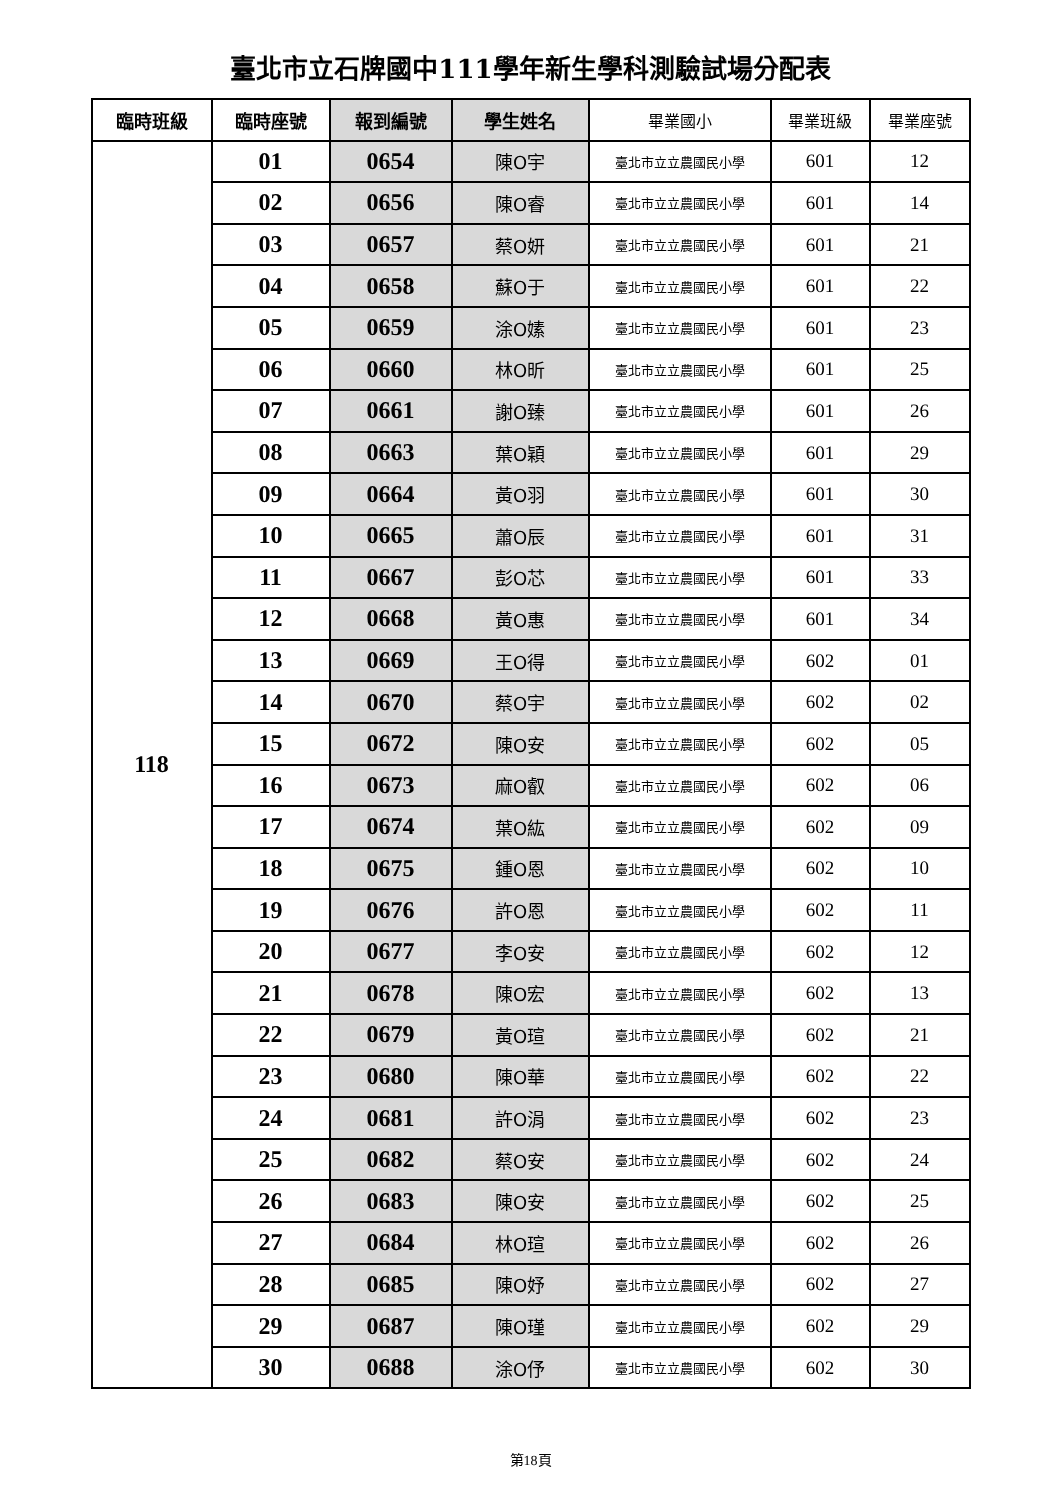臺北市立石牌國中111學年新生學科測驗試場分配表
| 臨時班級 | 臨時座號 | 報到編號 | 學生姓名 | 畢業國小 | 畢業班級 | 畢業座號 |
| --- | --- | --- | --- | --- | --- | --- |
| 118 | 01 | 0654 | 陳O宇 | 臺北市立立農國民小學 | 601 | 12 |
| | 02 | 0656 | 陳O睿 | 臺北市立立農國民小學 | 601 | 14 |
| | 03 | 0657 | 蔡O妍 | 臺北市立立農國民小學 | 601 | 21 |
| | 04 | 0658 | 蘇O于 | 臺北市立立農國民小學 | 601 | 22 |
| | 05 | 0659 | 涂O嫊 | 臺北市立立農國民小學 | 601 | 23 |
| | 06 | 0660 | 林O昕 | 臺北市立立農國民小學 | 601 | 25 |
| | 07 | 0661 | 謝O臻 | 臺北市立立農國民小學 | 601 | 26 |
| | 08 | 0663 | 葉O穎 | 臺北市立立農國民小學 | 601 | 29 |
| | 09 | 0664 | 黃O羽 | 臺北市立立農國民小學 | 601 | 30 |
| | 10 | 0665 | 蕭O辰 | 臺北市立立農國民小學 | 601 | 31 |
| | 11 | 0667 | 彭O芯 | 臺北市立立農國民小學 | 601 | 33 |
| | 12 | 0668 | 黃O惠 | 臺北市立立農國民小學 | 601 | 34 |
| | 13 | 0669 | 王O得 | 臺北市立立農國民小學 | 602 | 01 |
| | 14 | 0670 | 蔡O宇 | 臺北市立立農國民小學 | 602 | 02 |
| | 15 | 0672 | 陳O安 | 臺北市立立農國民小學 | 602 | 05 |
| | 16 | 0673 | 麻O叡 | 臺北市立立農國民小學 | 602 | 06 |
| | 17 | 0674 | 葉O紘 | 臺北市立立農國民小學 | 602 | 09 |
| | 18 | 0675 | 鍾O恩 | 臺北市立立農國民小學 | 602 | 10 |
| | 19 | 0676 | 許O恩 | 臺北市立立農國民小學 | 602 | 11 |
| | 20 | 0677 | 李O安 | 臺北市立立農國民小學 | 602 | 12 |
| | 21 | 0678 | 陳O宏 | 臺北市立立農國民小學 | 602 | 13 |
| | 22 | 0679 | 黃O瑄 | 臺北市立立農國民小學 | 602 | 21 |
| | 23 | 0680 | 陳O華 | 臺北市立立農國民小學 | 602 | 22 |
| | 24 | 0681 | 許O涓 | 臺北市立立農國民小學 | 602 | 23 |
| | 25 | 0682 | 蔡O安 | 臺北市立立農國民小學 | 602 | 24 |
| | 26 | 0683 | 陳O安 | 臺北市立立農國民小學 | 602 | 25 |
| | 27 | 0684 | 林O瑄 | 臺北市立立農國民小學 | 602 | 26 |
| | 28 | 0685 | 陳O妤 | 臺北市立立農國民小學 | 602 | 27 |
| | 29 | 0687 | 陳O瑾 | 臺北市立立農國民小學 | 602 | 29 |
| | 30 | 0688 | 涂O伃 | 臺北市立立農國民小學 | 602 | 30 |
第18頁